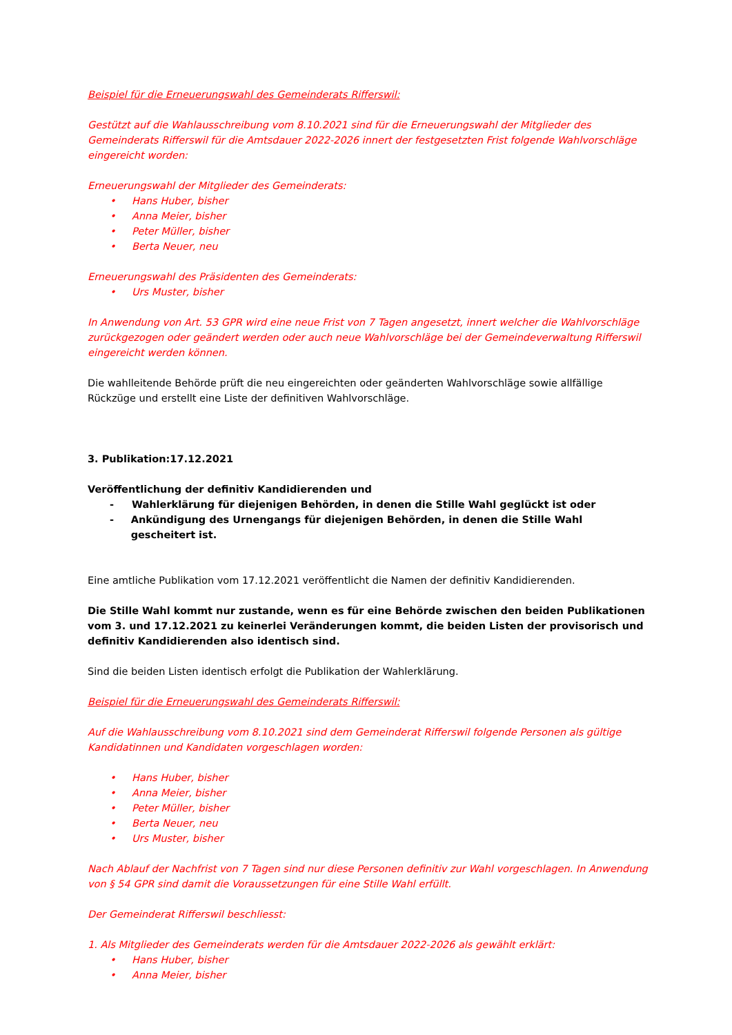Beispiel für die Erneuerungswahl des Gemeinderats Rifferswil:
Gestützt auf die Wahlausschreibung vom 8.10.2021 sind für die Erneuerungswahl der Mitglieder des Gemeinderats Rifferswil für die Amtsdauer 2022-2026 innert der festgesetzten Frist folgende Wahlvorschläge eingereicht worden:
Erneuerungswahl der Mitglieder des Gemeinderats:
• Hans Huber, bisher
• Anna Meier, bisher
• Peter Müller, bisher
• Berta Neuer, neu
Erneuerungswahl des Präsidenten des Gemeinderats:
• Urs Muster, bisher
In Anwendung von Art. 53 GPR wird eine neue Frist von 7 Tagen angesetzt, innert welcher die Wahlvorschläge zurückgezogen oder geändert werden oder auch neue Wahlvorschläge bei der Gemeindeverwaltung Rifferswil eingereicht werden können.
Die wahlleitende Behörde prüft die neu eingereichten oder geänderten Wahlvorschläge sowie allfällige Rückzüge und erstellt eine Liste der definitiven Wahlvorschläge.
3. Publikation: 17.12.2021
Veröffentlichung der definitiv Kandidierenden und
- Wahlerklärung für diejenigen Behörden, in denen die Stille Wahl geglückt ist oder
- Ankündigung des Urnengangs für diejenigen Behörden, in denen die Stille Wahl gescheitert ist.
Eine amtliche Publikation vom 17.12.2021 veröffentlicht die Namen der definitiv Kandidierenden.
Die Stille Wahl kommt nur zustande, wenn es für eine Behörde zwischen den beiden Publikationen vom 3. und 17.12.2021 zu keinerlei Veränderungen kommt, die beiden Listen der provisorisch und definitiv Kandidierenden also identisch sind.
Sind die beiden Listen identisch erfolgt die Publikation der Wahlerklärung.
Beispiel für die Erneuerungswahl des Gemeinderats Rifferswil:
Auf die Wahlausschreibung vom 8.10.2021 sind dem Gemeinderat Rifferswil folgende Personen als gültige Kandidatinnen und Kandidaten vorgeschlagen worden:
• Hans Huber, bisher
• Anna Meier, bisher
• Peter Müller, bisher
• Berta Neuer, neu
• Urs Muster, bisher
Nach Ablauf der Nachfrist von 7 Tagen sind nur diese Personen definitiv zur Wahl vorgeschlagen. In Anwendung von § 54 GPR sind damit die Voraussetzungen für eine Stille Wahl erfüllt.
Der Gemeinderat Rifferswil beschliesst:
1. Als Mitglieder des Gemeinderats werden für die Amtsdauer 2022-2026 als gewählt erklärt:
• Hans Huber, bisher
• Anna Meier, bisher